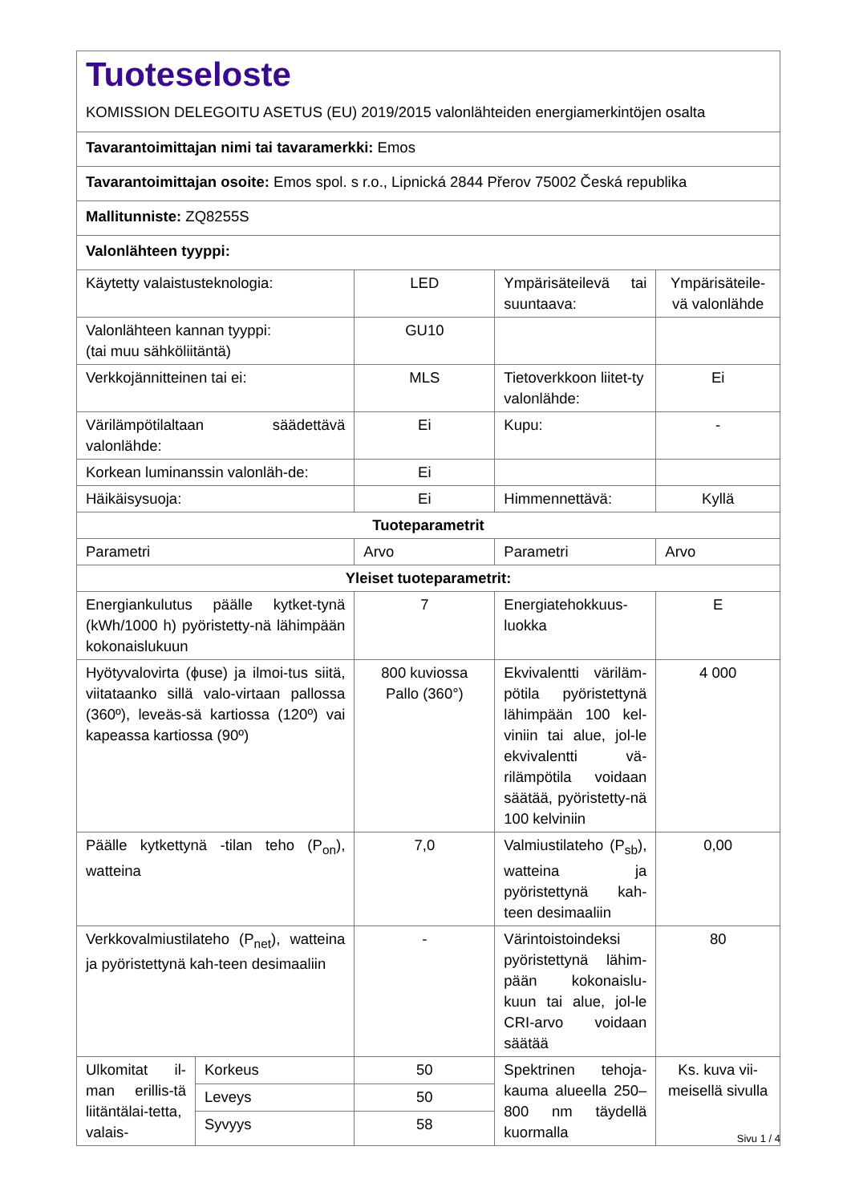| Tuoteseloste KOMISSION DELEGOITU ASETUS (EU) 2019/2015 valonlähteiden energiamerkintöjen osalta | | | | |
| Tavarantoimittajan nimi tai tavaramerkki: Emos | | | | |
| Tavarantoimittajan osoite: Emos spol. s r.o., Lipnická 2844 Přerov 75002 Česká republika | | | | |
| Mallitunniste: ZQ8255S | | | | |
| Valonlähteen tyyppi: | | | | |
| Käytetty valaistusteknologia: | | LED | Ympärisäteilevä tai suuntaava: | Ympärisäteile-vä valonlähde |
| Valonlähteen kannan tyyppi: (tai muu sähköliitäntä) | | GU10 | | |
| Verkkojännitteinen tai ei: | | MLS | Tietoverkkoon liitet-ty valonlähde: | Ei |
| Värilämpötilaltaan säädettävä valonlähde: | | Ei | Kupu: | - |
| Korkean luminanssin valonläh-de: | | Ei | | |
| Häikäisysuoja: | | Ei | Himmennettävä: | Kyllä |
| Tuoteparametrit | | | | |
| Parametri | | Arvo | Parametri | Arvo |
| Yleiset tuoteparametrit: | | | | |
| Energiankulutus päälle kytket-tynä (kWh/1000 h) pyöristetty-nä lähimpään kokonaislukuun | | 7 | Energiatehokkuus-luokka | E |
| Hyötyvalovirta (ϕuse) ja ilmoi-tus siitä, viitataanko sillä valo-virtaan pallossa (360º), leveäs-sä kartiossa (120º) vai kapeassa kartiossa (90º) | | 800 kuviossa Pallo (360°) | Ekvivalentti väriläm-pötila pyöristettynä lähimpään 100 kel-viniin tai alue, jol-le ekvivalentti vä-rilämpötila voidaan säätää, pyöristetty-nä 100 kelviniin | 4 000 |
| Päälle kytkettynä -tilan teho (P<sub>on</sub>), watteina | | 7,0 | Valmiustilateho (P<sub>sb</sub>), watteina ja pyöristettynä kah-teen desimaaliin | 0,00 |
| Verkkovalmiustilateho (P<sub>net</sub>), watteina ja pyöristettynä kah-teen desimaaliin | | - | Värintoistoindeksi pyöristettynä lähim-pään kokonaislu-kuun tai alue, jol-le CRI-arvo voidaan säätää | 80 |
| Ulkomitat il-man erillis-tä liitäntälai-tetta, valais- | Korkeus | 50 | Spektrinen tehoja-kauma alueella 250–800 nm täydellä kuormalla | Ks. kuva vii-meisellä sivulla |
| | Leveys | 50 | | |
| | Syvyys | 58 | | |
Sivu 1 / 4